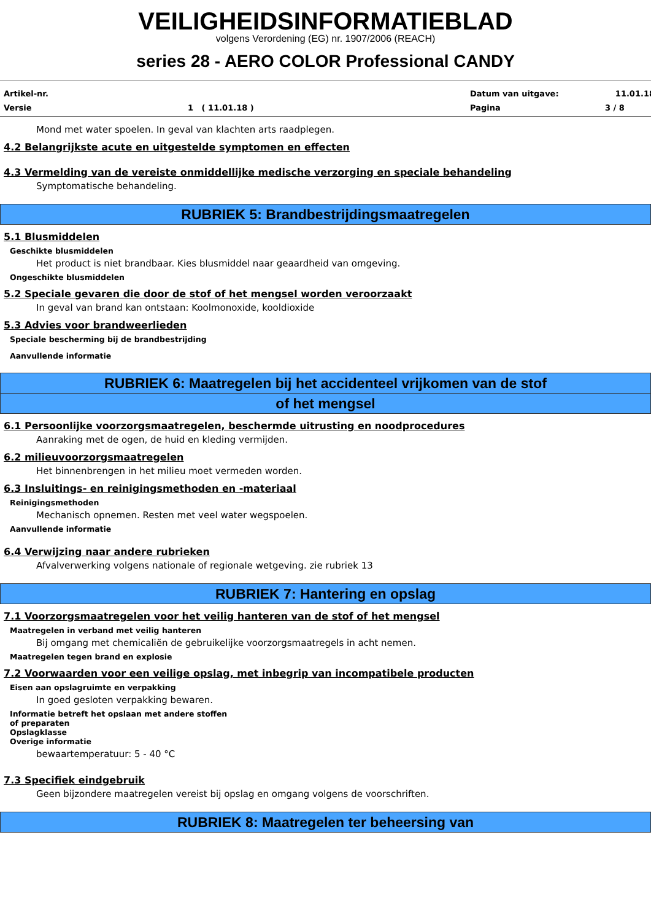VEILIGHEIDSINFORMATIEBLAD
volgens Verordening (EG) nr. 1907/2006 (REACH)
series 28 - AERO COLOR Professional CANDY
Artikel-nr.
Datum van uitgave:
11.01.18
Versie
1 ( 11.01.18 )
Pagina
3 / 8
Mond met water spoelen. In geval van klachten arts raadplegen.
4.2 Belangrijkste acute en uitgestelde symptomen en effecten
4.3 Vermelding van de vereiste onmiddellijke medische verzorging en speciale behandeling
Symptomatische behandeling.
RUBRIEK 5: Brandbestrijdingsmaatregelen
5.1 Blusmiddelen
Geschikte blusmiddelen
Het product is niet brandbaar. Kies blusmiddel naar geaardheid van omgeving.
Ongeschikte blusmiddelen
5.2 Speciale gevaren die door de stof of het mengsel worden veroorzaakt
In geval van brand kan ontstaan: Koolmonoxide, kooldioxide
5.3 Advies voor brandweerlieden
Speciale bescherming bij de brandbestrijding
Aanvullende informatie
RUBRIEK 6: Maatregelen bij het accidenteel vrijkomen van de stof
of het mengsel
6.1 Persoonlijke voorzorgsmaatregelen, beschermde uitrusting en noodprocedures
Aanraking met de ogen, de huid en kleding vermijden.
6.2 milieuvoorzorgsmaatregelen
Het binnenbrengen in het milieu moet vermeden worden.
6.3 Insluitings- en reinigingsmethoden en -materiaal
Reinigingsmethoden
Mechanisch opnemen. Resten met veel water wegspoelen.
Aanvullende informatie
6.4 Verwijzing naar andere rubrieken
Afvalverwerking volgens nationale of regionale wetgeving. zie rubriek 13
RUBRIEK 7: Hantering en opslag
7.1 Voorzorgsmaatregelen voor het veilig hanteren van de stof of het mengsel
Maatregelen in verband met veilig hanteren
Bij omgang met chemicaliën de gebruikelijke voorzorgsmaatregels in acht nemen.
Maatregelen tegen brand en explosie
7.2 Voorwaarden voor een veilige opslag, met inbegrip van incompatibele producten
Eisen aan opslagruimte en verpakking
In goed gesloten verpakking bewaren.
Informatie betreft het opslaan met andere stoffen
of preparaten
Opslagklasse
Overige informatie
bewaartemperatuur: 5 - 40 °C
7.3 Specifiek eindgebruik
Geen bijzondere maatregelen vereist bij opslag en omgang volgens de voorschriften.
RUBRIEK 8: Maatregelen ter beheersing van